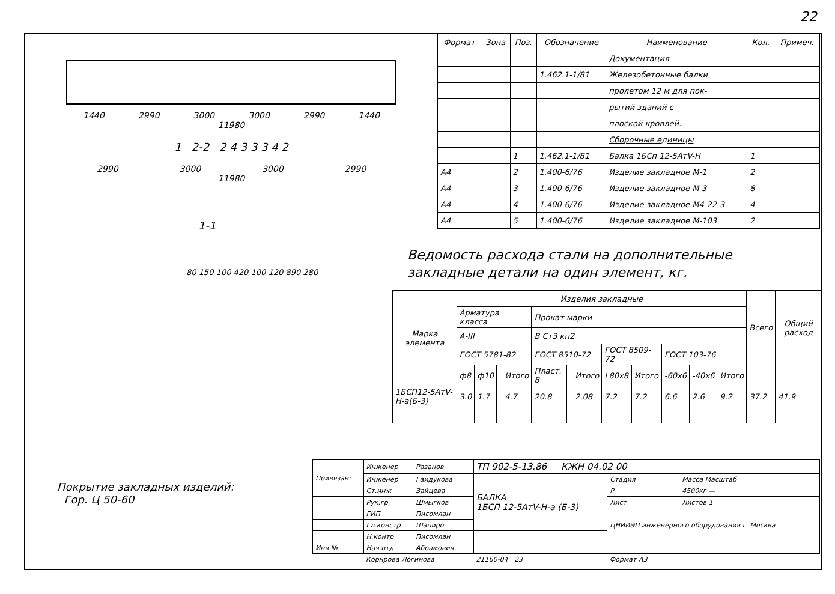22
1440 2990 3000 3000 2990 1440
11980
1 2-2 2 4 3 3 3 4 2
2990 3000 3000 2990
11980
1-1
80 150 100 420 100 120 890 280
| Формат | Зона | Поз. | Обозначение | Наименование | Кол. | Примеч. |
| --- | --- | --- | --- | --- | --- | --- |
| | | | | Документация | | |
| | | | 1.462.1-1/81 | Железобетонные балки | | |
| | | | | пролетом 12 м для пок- | | |
| | | | | рытий зданий с | | |
| | | | | плоской кровлей. | | |
| | | | | Сборочные единицы | | |
| | | 1 | 1.462.1-1/81 | Балка 1БСп 12-5АтV-Н | 1 | |
| А4 | | 2 | 1.400-6/76 | Изделие закладное М-1 | 2 | |
| А4 | | 3 | 1.400-6/76 | Изделие закладное М-3 | 8 | |
| А4 | | 4 | 1.400-6/76 | Изделие закладное М4-22-3 | 4 | |
| А4 | | 5 | 1.400-6/76 | Изделие закладное М-103 | 2 | |
Ведомость расхода стали на дополнительные
закладные детали на один элемент, кг.
| Марка элемента | Изделия закладные | | | | | | | | | | | | Всего | Общий расход |
| --- | --- | --- | --- | --- | --- | --- | --- | --- | --- | --- | --- | --- | --- | --- |
| | Арматура класса | | | | Прокат марки | | | | | | | | | |
| | А-III | | | | В Ст3 кп2 | | | | | | | | | |
| | ГОСТ 5781-82 | | | | ГОСТ 8510-72 | | | ГОСТ 8509-72 | | ГОСТ 103-76 | | | | |
| | ф8 | ф10 | | Итого | Пласт. 8 | | Итого | L80x8 | Итого | -60x6 | -40x6 | Итого | | |
| 1БСП12-5АтV-Н-а(Б-3) | 3.0 | 1.7 | | 4.7 | 20.8 | | 2.08 | 7.2 | 7.2 | 6.6 | 2.6 | 9.2 | 37.2 | 41.9 |
Покрытие закладных изделий:
Гор. Ц 50-60
| Привязан: | Инженер | Разанов | | ТП 902-5-13.86 КЖН 04.02 00 | | |
| | Инженер | Гайдукова | | БАЛКА 1БСП 12-5АтV-Н-а (Б-3) | Стадия | Масса Масштаб |
| | Ст.инж | Зайцева | | | Р | 4500кг — |
| | Рук.гр. | Шмыгков | | | Лист | Листов 1 |
| | ГИП | Писомлан | | | ЦНИИЭП инженерного оборудования г. Москва | |
| | Гл.констр | Шапиро | | | | |
| | Н.контр | Писомлан | | | | |
| Инв № | Нач.отд | Абрамович | | | | |
| | Корнрова Логинова | | | 21160-04 23 | Формат А3 | |